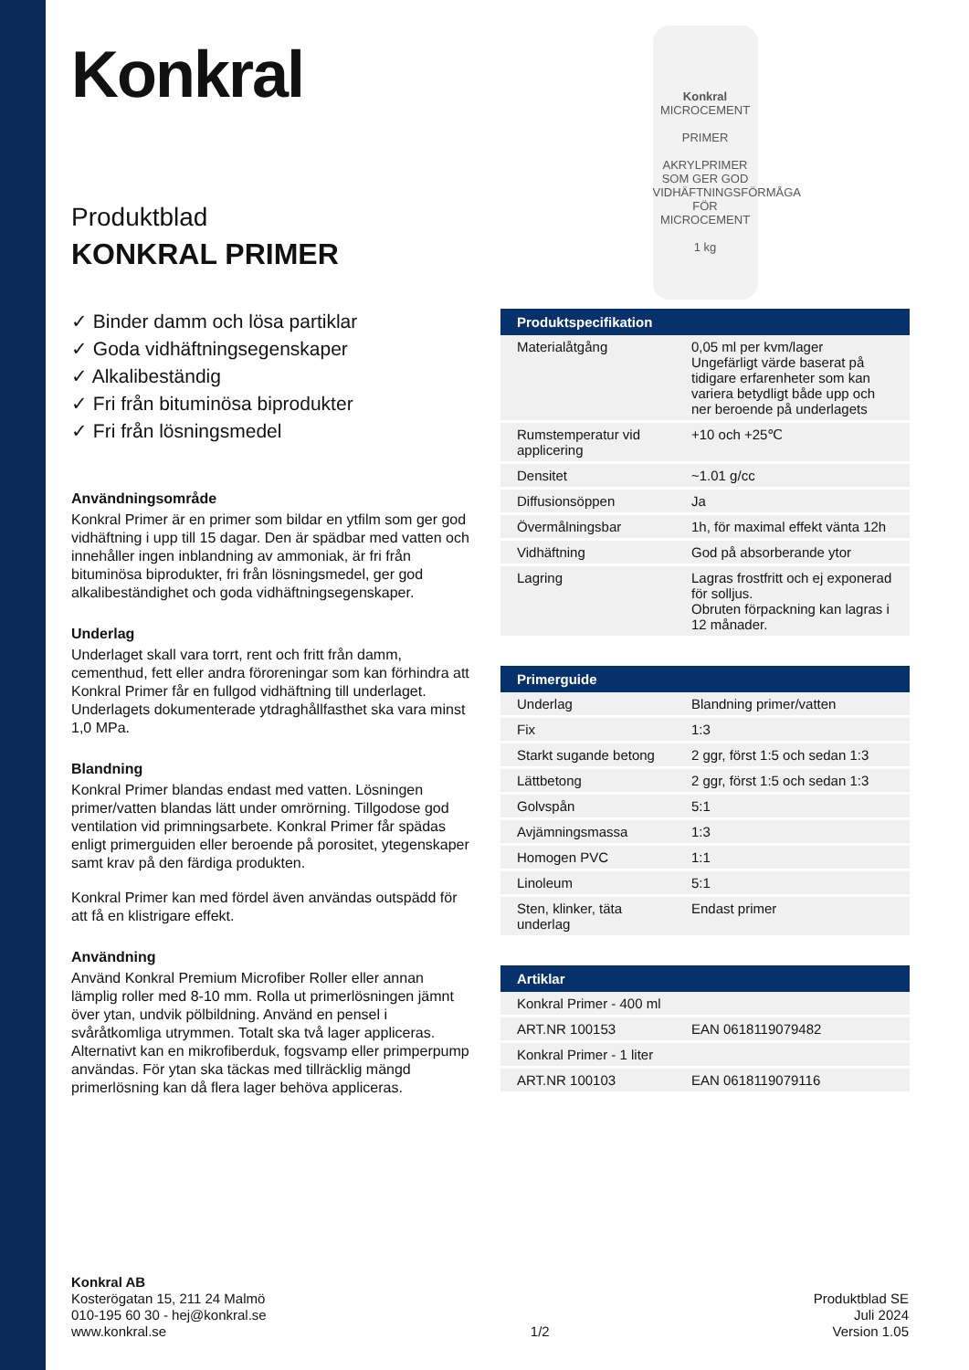Konkral
Produktblad
KONKRAL PRIMER
✓ Binder damm och lösa partiklar
✓ Goda vidhäftningsegenskaper
✓ Alkalibeständig
✓ Fri från bituminösa biprodukter
✓ Fri från lösningsmedel
Användningsområde
Konkral Primer är en primer som bildar en ytfilm som ger god vidhäftning i upp till 15 dagar. Den är spädbar med vatten och innehåller ingen inblandning av ammoniak, är fri från bituminösa biprodukter, fri från lösningsmedel, ger god alkalibeständighet och goda vidhäftningsegenskaper.
Underlag
Underlaget skall vara torrt, rent och fritt från damm, cementhud, fett eller andra föroreningar som kan förhindra att Konkral Primer får en fullgod vidhäftning till underlaget. Underlagets dokumenterade ytdraghållfasthet ska vara minst 1,0 MPa.
Blandning
Konkral Primer blandas endast med vatten. Lösningen primer/vatten blandas lätt under omrörning. Tillgodose god ventilation vid primningsarbete. Konkral Primer får spädas enligt primerguiden eller beroende på porositet, ytegenskaper samt krav på den färdiga produkten.
Konkral Primer kan med fördel även användas outspädd för att få en klistrigare effekt.
Användning
Använd Konkral Premium Microfiber Roller eller annan lämplig roller med 8-10 mm. Rolla ut primerlösningen jämnt över ytan, undvik pölbildning. Använd en pensel i svåråtkomliga utrymmen. Totalt ska två lager appliceras. Alternativt kan en mikrofiberduk, fogsvamp eller primperpump användas. För ytan ska täckas med tillräcklig mängd primerlösning kan då flera lager behöva appliceras.
Konkral
MICROCEMENT
PRIMER
AKRYLPRIMER SOM GER GOD VIDHÄFTNINGSFÖRMÅGA FÖR MICROCEMENT
1 kg
| Produktspecifikation | |
| --- | --- |
| Materialåtgång | 0,05 ml per kvm/lager Ungefärligt värde baserat på tidigare erfarenheter som kan variera betydligt både upp och ner beroende på underlagets |
| Rumstemperatur vid applicering | +10 och +25℃ |
| Densitet | ~1.01 g/cc |
| Diffusionsöppen | Ja |
| Övermålningsbar | 1h, för maximal effekt vänta 12h |
| Vidhäftning | God på absorberande ytor |
| Lagring | Lagras frostfritt och ej exponerad för solljus. Obruten förpackning kan lagras i 12 månader. |
| Primerguide | |
| --- | --- |
| Underlag | Blandning primer/vatten |
| Fix | 1:3 |
| Starkt sugande betong | 2 ggr, först 1:5 och sedan 1:3 |
| Lättbetong | 2 ggr, först 1:5 och sedan 1:3 |
| Golvspån | 5:1 |
| Avjämningsmassa | 1:3 |
| Homogen PVC | 1:1 |
| Linoleum | 5:1 |
| Sten, klinker, täta underlag | Endast primer |
| Artiklar | |
| --- | --- |
| Konkral Primer - 400 ml | |
| ART.NR 100153 | EAN 0618119079482 |
| Konkral Primer - 1 liter | |
| ART.NR 100103 | EAN 0618119079116 |
Konkral AB
Kosterögatan 15, 211 24 Malmö
010-195 60 30 - hej@konkral.se
www.konkral.se
1/2 Produktblad SE
Juli 2024
Version 1.05